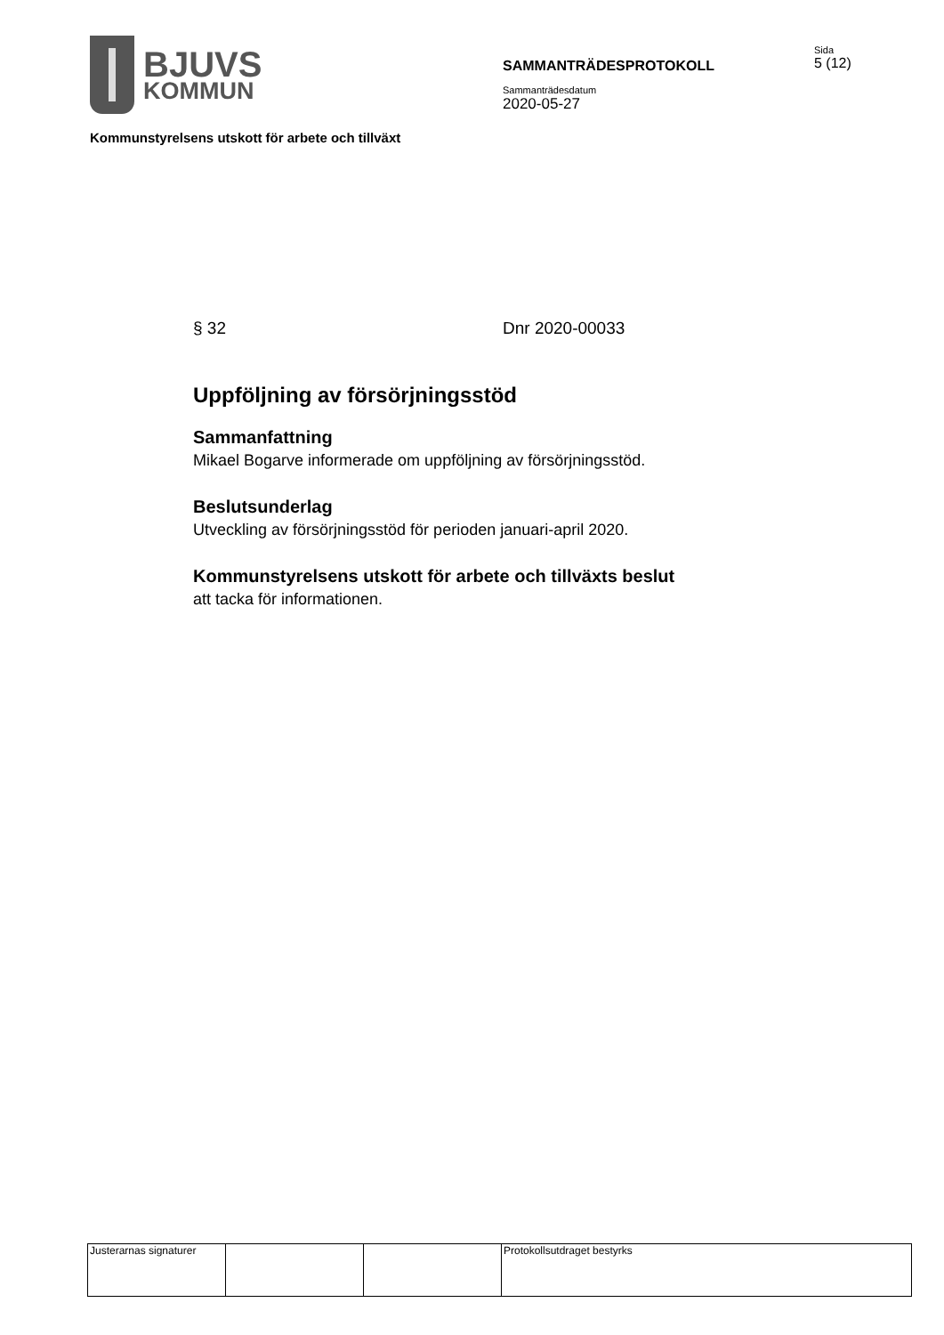BJUVS
KOMMUN
SAMMANTRÄDESPROTOKOLL
Sammanträdesdatum
2020-05-27
Sida
5 (12)
Kommunstyrelsens utskott för arbete och tillväxt
§ 32 Dnr 2020-00033
Uppföljning av försörjningsstöd
Sammanfattning
Mikael Bogarve informerade om uppföljning av försörjningsstöd.
Beslutsunderlag
Utveckling av försörjningsstöd för perioden januari-april 2020.
Kommunstyrelsens utskott för arbete och tillväxts beslut
att tacka för informationen.
| Justerarnas signaturer | | | Protokollsutdraget bestyrks |